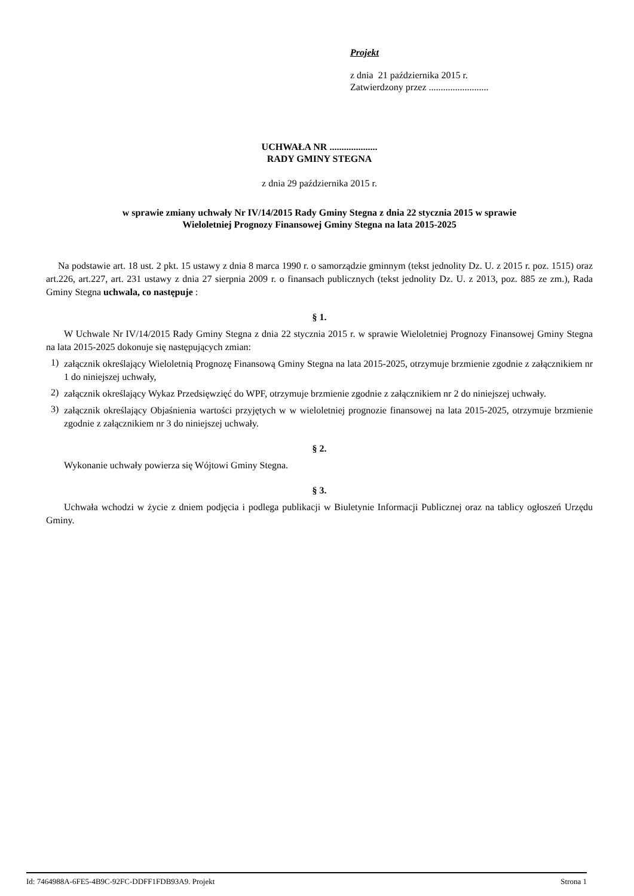Projekt
z dnia 21 października 2015 r.
Zatwierdzony przez .........................
UCHWAŁA NR ....................
RADY GMINY STEGNA
z dnia 29 października 2015 r.
w sprawie zmiany uchwały Nr IV/14/2015 Rady Gminy Stegna z dnia 22 stycznia 2015 w sprawie
Wieloletniej Prognozy Finansowej Gminy Stegna na lata 2015-2025
Na podstawie art. 18 ust. 2 pkt. 15 ustawy z dnia 8 marca 1990 r. o samorządzie gminnym (tekst jednolity Dz. U. z 2015 r. poz. 1515) oraz art.226, art.227, art. 231 ustawy z dnia 27 sierpnia 2009 r. o finansach publicznych (tekst jednolity Dz. U. z 2013, poz. 885 ze zm.), Rada Gminy Stegna uchwala, co następuje :
§ 1.
W Uchwale Nr IV/14/2015 Rady Gminy Stegna z dnia 22 stycznia 2015 r. w sprawie Wieloletniej Prognozy Finansowej Gminy Stegna na lata 2015-2025 dokonuje się następujących zmian:
1)
załącznik określający Wieloletnią Prognozę Finansową Gminy Stegna na lata 2015-2025, otrzymuje brzmienie zgodnie z załącznikiem nr 1 do niniejszej uchwały,
2)
załącznik określający Wykaz Przedsięwzięć do WPF, otrzymuje brzmienie zgodnie z załącznikiem nr 2 do niniejszej uchwały.
3)
załącznik określający Objaśnienia wartości przyjętych w w wieloletniej prognozie finansowej na lata 2015-2025, otrzymuje brzmienie zgodnie z załącznikiem nr 3 do niniejszej uchwały.
§ 2.
Wykonanie uchwały powierza się Wójtowi Gminy Stegna.
§ 3.
Uchwała wchodzi w życie z dniem podjęcia i podlega publikacji w Biuletynie Informacji Publicznej oraz na tablicy ogłoszeń Urzędu Gminy.
Id: 7464988A-6FE5-4B9C-92FC-DDFF1FDB93A9. Projekt Strona 1